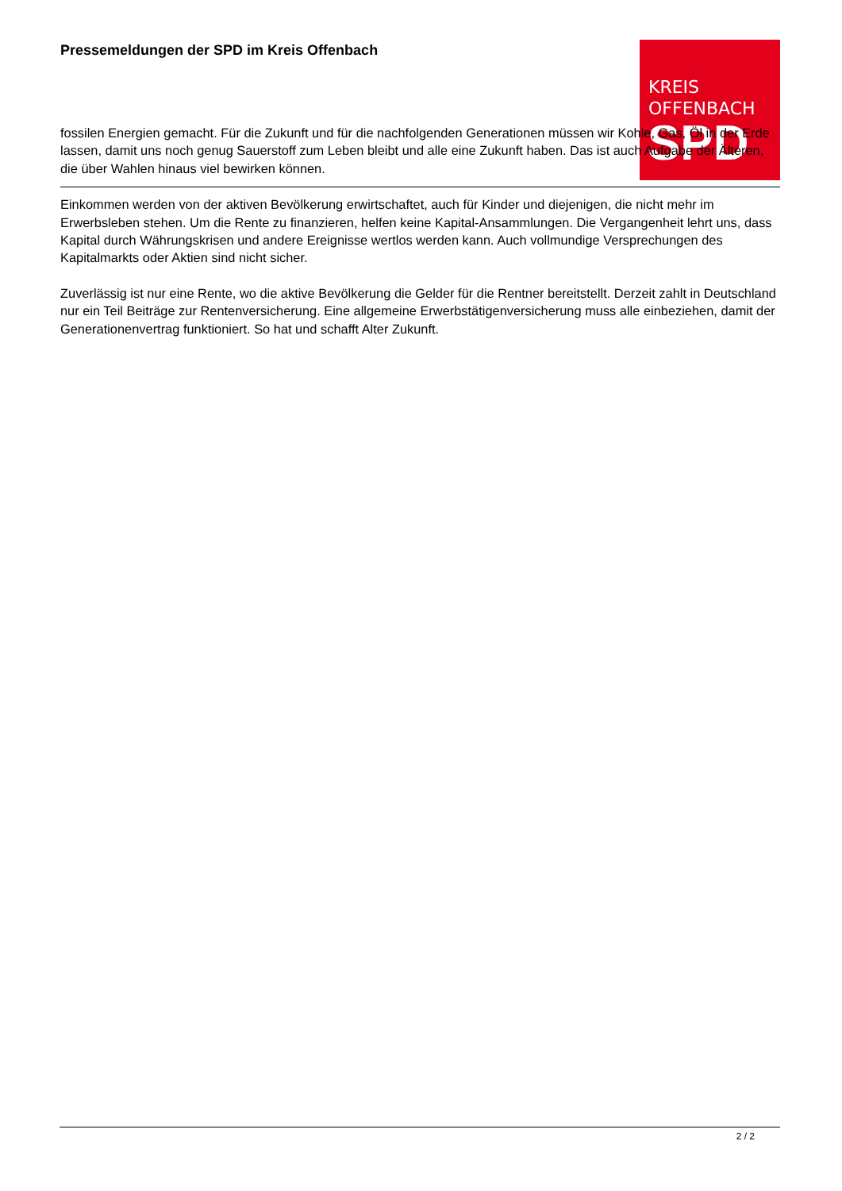KREIS
OFFENBACH
SPD
Pressemeldungen der SPD im Kreis Offenbach
fossilen Energien gemacht. Für die Zukunft und für die nachfolgenden Generationen müssen wir Kohle, Gas, Öl in der Erde lassen, damit uns noch genug Sauerstoff zum Leben bleibt und alle eine Zukunft haben. Das ist auch Aufgabe der Älteren, die über Wahlen hinaus viel bewirken können.
Einkommen werden von der aktiven Bevölkerung erwirtschaftet, auch für Kinder und diejenigen, die nicht mehr im Erwerbsleben stehen. Um die Rente zu finanzieren, helfen keine Kapital-Ansammlungen. Die Vergangenheit lehrt uns, dass Kapital durch Währungskrisen und andere Ereignisse wertlos werden kann. Auch vollmundige Versprechungen des Kapitalmarkts oder Aktien sind nicht sicher.
Zuverlässig ist nur eine Rente, wo die aktive Bevölkerung die Gelder für die Rentner bereitstellt. Derzeit zahlt in Deutschland nur ein Teil Beiträge zur Rentenversicherung. Eine allgemeine Erwerbstätigenversicherung muss alle einbeziehen, damit der Generationenvertrag funktioniert. So hat und schafft Alter Zukunft.
2 / 2